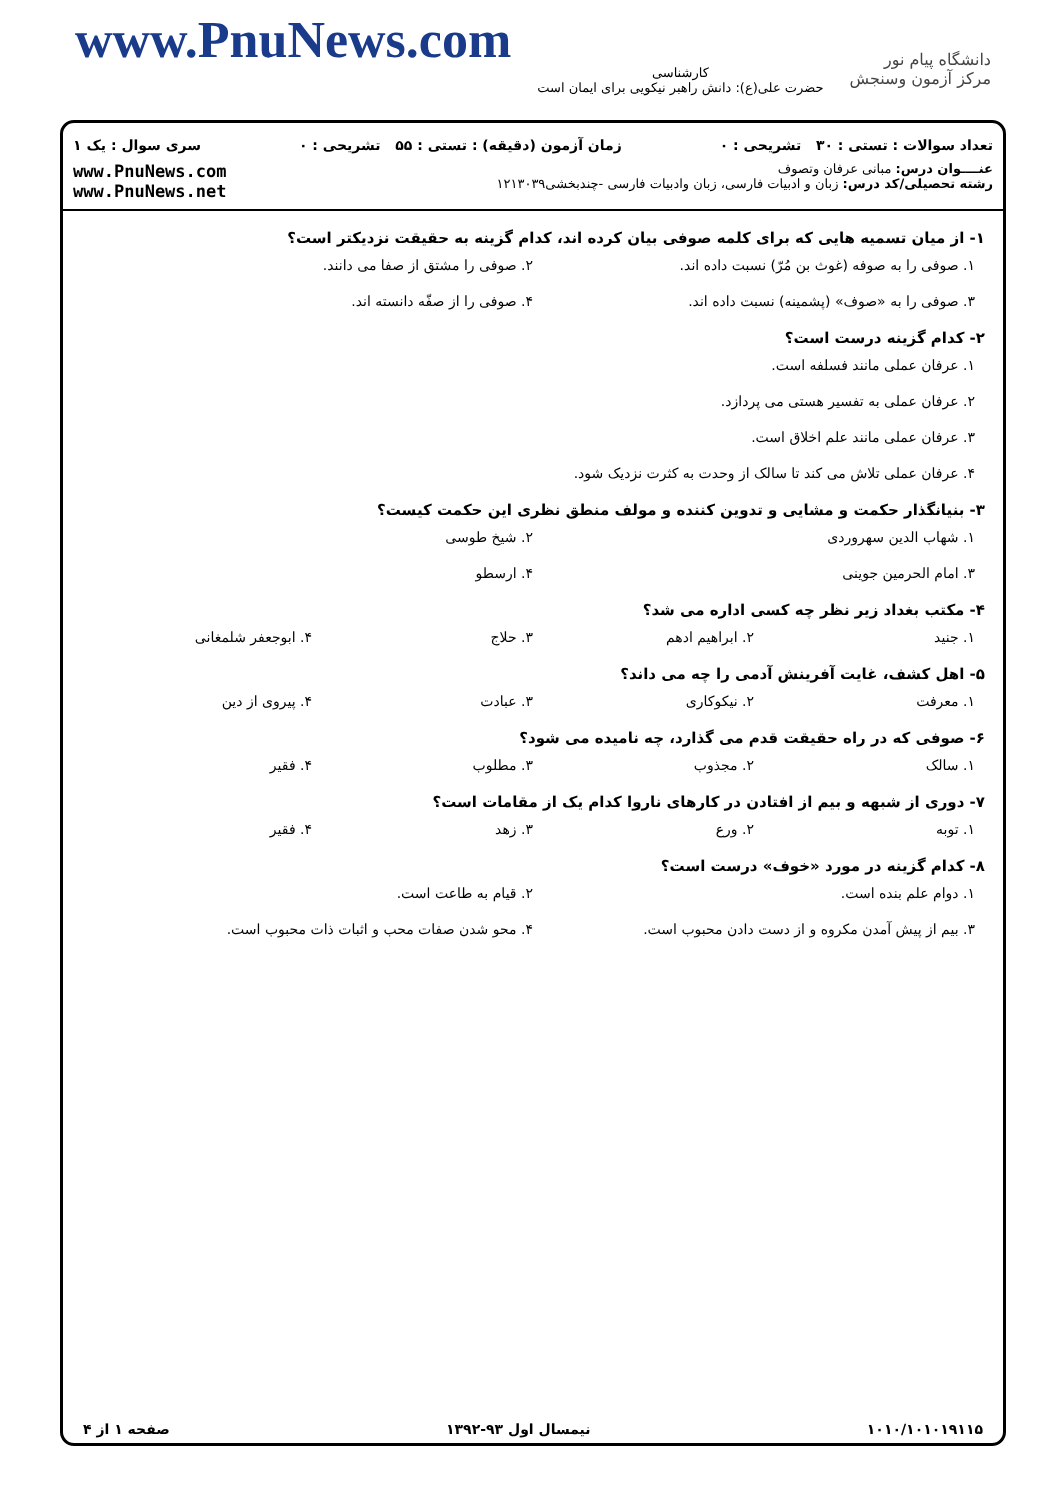www.PnuNews.com
کارشناسی
حضرت علی(ع): دانش راهبر نیکویی برای ایمان است
دانشگاه پیام نور
مرکز آزمون وسنجش
تعداد سوالات : تستی : ۳۰ تشریحی : ۰ زمان آزمون (دقیقه) : تستی : ۵۵ تشریحی : ۰ سری سوال : یک ۱
عنــــوان درس: مبانی عرفان وتصوف
رشته تحصیلی/کد درس: زبان و ادبیات فارسی، زبان وادبیات فارسی -چندبخشی۱۲۱۳۰۳۹
www.PnuNews.com
www.PnuNews.net
۱- از میان تسمیه هایی که برای کلمه صوفی بیان کرده اند، کدام گزینه به حقیقت نزدیکتر است؟
۱. صوفی را به صوفه (غوث بن مُرّ) نسبت داده اند. ۲. صوفی را مشتق از صفا می دانند.
۳. صوفی را به «صوف» (پشمینه) نسبت داده اند. ۴. صوفی را از صفّه دانسته اند.
۲- کدام گزینه درست است؟
۱. عرفان عملی مانند فسلفه است.
۲. عرفان عملی به تفسیر هستی می پردازد.
۳. عرفان عملی مانند علم اخلاق است.
۴. عرفان عملی تلاش می کند تا سالک از وحدت به کثرت نزدیک شود.
۳- بنیانگذار حکمت و مشایی و تدوین کننده و مولف منطق نظری این حکمت کیست؟
۱. شهاب الدین سهروردی ۲. شیخ طوسی
۳. امام الحرمین جوینی ۴. ارسطو
۴- مکتب بغداد زیر نظر چه کسی اداره می شد؟
۱. جنید ۲. ابراهیم ادهم ۳. حلاج ۴. ابوجعفر شلمغانی
۵- اهل کشف، غایت آفرینش آدمی را چه می داند؟
۱. معرفت ۲. نیکوکاری ۳. عبادت ۴. پیروی از دین
۶- صوفی که در راه حقیقت قدم می گذارد، چه نامیده می شود؟
۱. سالک ۲. مجذوب ۳. مطلوب ۴. فقیر
۷- دوری از شبهه و بیم از افتادن در کارهای ناروا کدام یک از مقامات است؟
۱. توبه ۲. ورع ۳. زهد ۴. فقیر
۸- کدام گزینه در مورد «خوف» درست است؟
۱. دوام علم بنده است. ۲. قیام به طاعت است.
۳. بیم از پیش آمدن مکروه و از دست دادن محبوب است. ۴. محو شدن صفات محب و اثبات ذات محبوب است.
۱۰۱۰/۱۰۱۰۱۹۱۱۵ نیمسال اول ۹۳-۱۳۹۲ صفحه ۱ از ۴